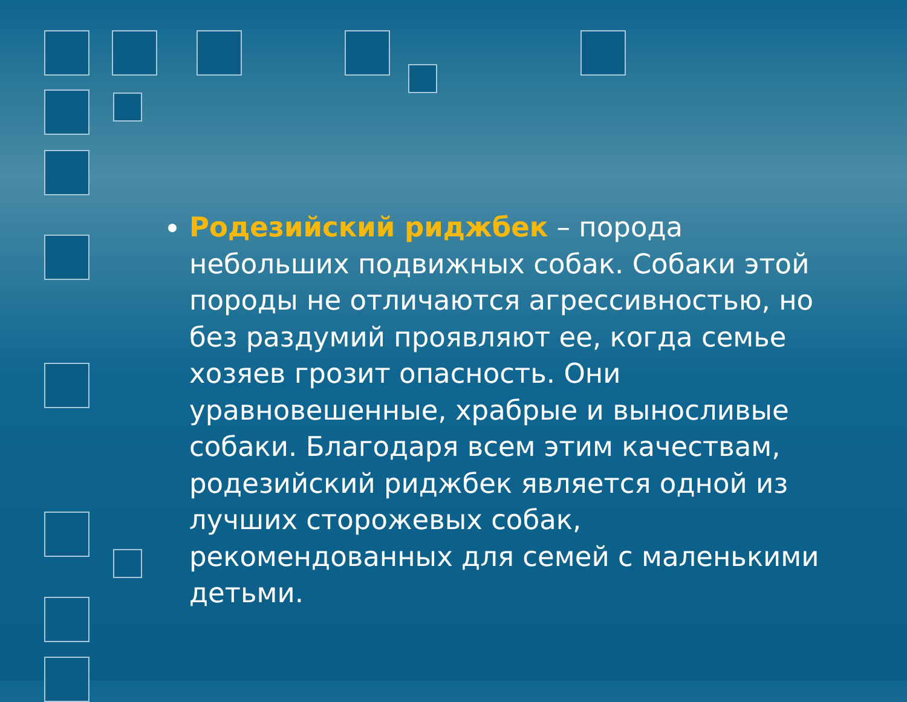Родезийский риджбек – порода небольших подвижных собак. Собаки этой породы не отличаются агрессивностью, но без раздумий проявляют ее, когда семье хозяев грозит опасность. Они уравновешенные, храбрые и выносливые собаки. Благодаря всем этим качествам, родезийский риджбек является одной из лучших сторожевых собак, рекомендованных для семей с маленькими детьми.